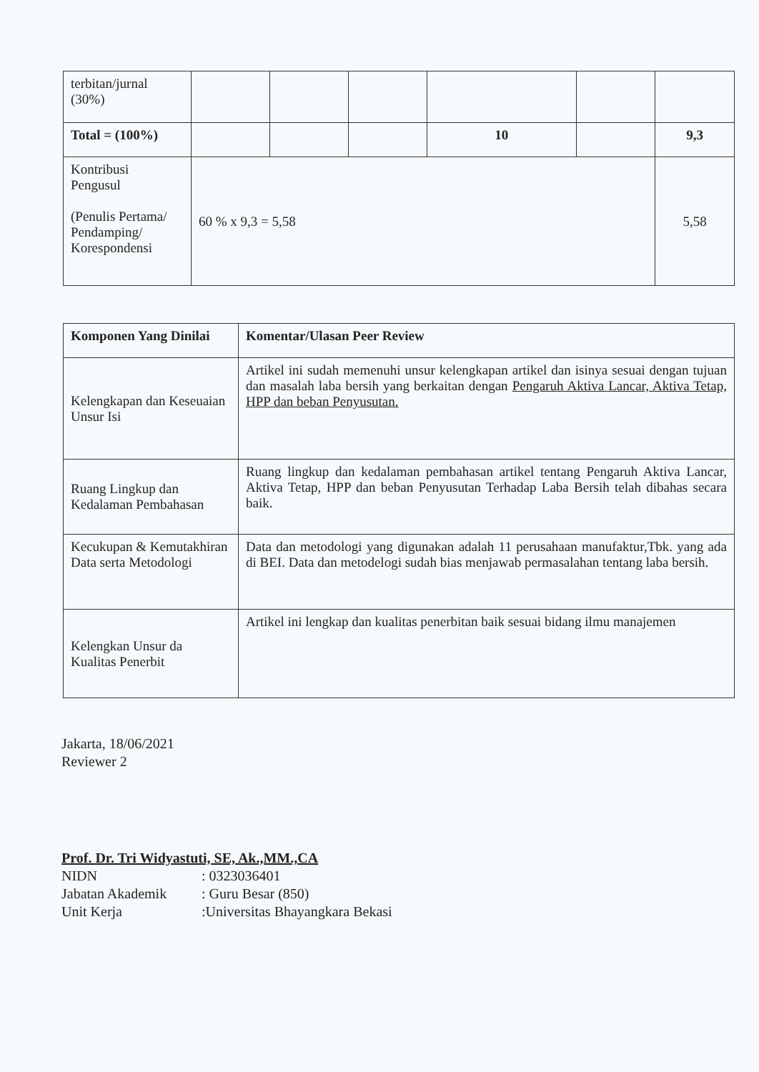| terbitan/jurnal (30%) | | | | | | |
| Total = (100%) | | | | 10 | | 9,3 |
| Kontribusi Pengusul (Penulis Pertama/ Pendamping/ Korespondensi | 60 % x 9,3 = 5,58 | | | | | 5,58 |
| Komponen Yang Dinilai | Komentar/Ulasan Peer Review |
| --- | --- |
| Kelengkapan dan Keseuaian Unsur Isi | Artikel ini sudah memenuhi unsur kelengkapan artikel dan isinya sesuai dengan tujuan dan masalah laba bersih yang berkaitan dengan Pengaruh Aktiva Lancar, Aktiva Tetap, HPP dan beban Penyusutan. |
| Ruang Lingkup dan Kedalaman Pembahasan | Ruang lingkup dan kedalaman pembahasan artikel tentang Pengaruh Aktiva Lancar, Aktiva Tetap, HPP dan beban Penyusutan Terhadap Laba Bersih telah dibahas secara baik. |
| Kecukupan & Kemutakhiran Data serta Metodologi | Data dan metodologi yang digunakan adalah 11 perusahaan manufaktur,Tbk. yang ada di BEI. Data dan metodelogi sudah bias menjawab permasalahan tentang laba bersih. |
| Kelengkan Unsur da Kualitas Penerbit | Artikel ini lengkap dan kualitas penerbitan baik sesuai bidang ilmu manajemen |
Jakarta, 18/06/2021
Reviewer 2
Prof. Dr. Tri Widyastuti, SE, Ak.,MM.,CA
| NIDN | : 0323036401 |
| Jabatan Akademik | : Guru Besar (850) |
| Unit Kerja | :Universitas Bhayangkara Bekasi |